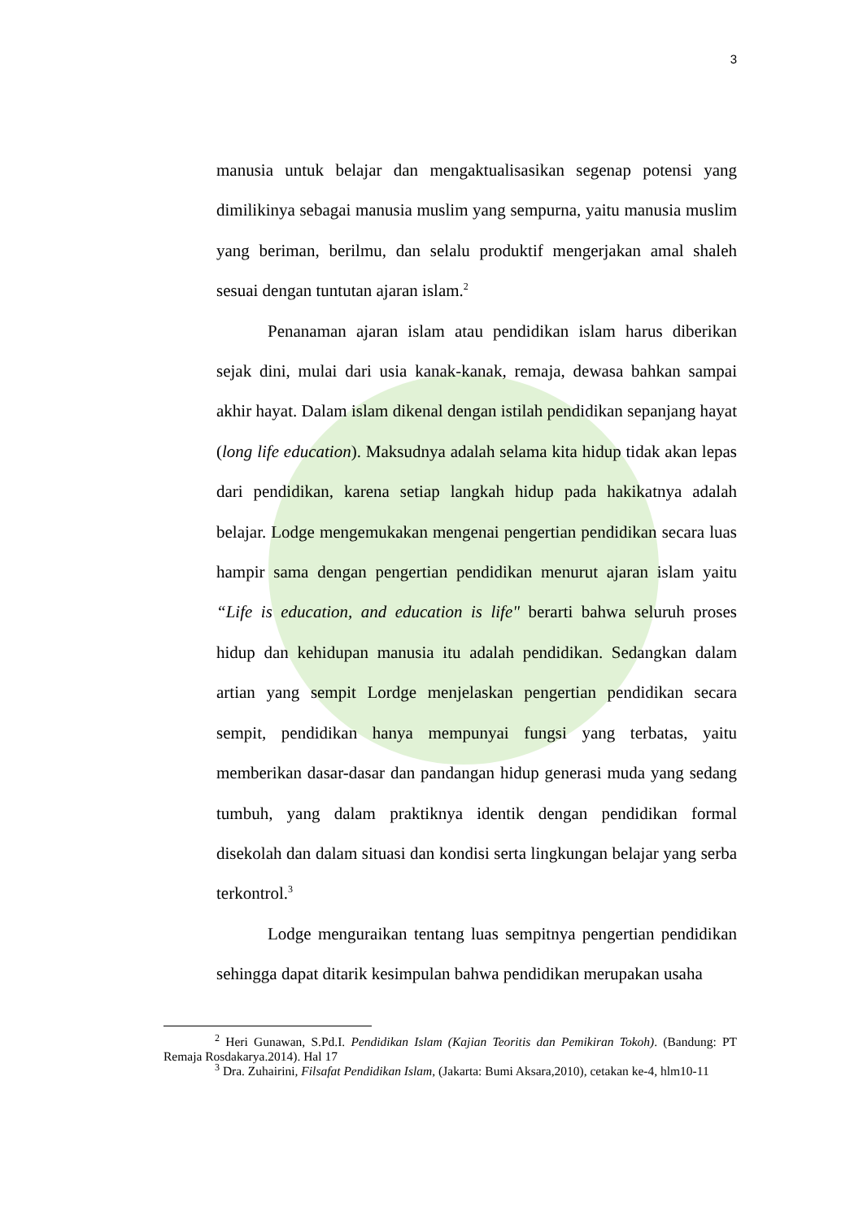3
manusia untuk belajar dan mengaktualisasikan segenap potensi yang dimilikinya sebagai manusia muslim yang sempurna, yaitu manusia muslim yang beriman, berilmu, dan selalu produktif mengerjakan amal shaleh sesuai dengan tuntutan ajaran islam.<sup>2</sup>
Penanaman ajaran islam atau pendidikan islam harus diberikan sejak dini, mulai dari usia kanak-kanak, remaja, dewasa bahkan sampai akhir hayat. Dalam islam dikenal dengan istilah pendidikan sepanjang hayat (long life education). Maksudnya adalah selama kita hidup tidak akan lepas dari pendidikan, karena setiap langkah hidup pada hakikatnya adalah belajar. Lodge mengemukakan mengenai pengertian pendidikan secara luas hampir sama dengan pengertian pendidikan menurut ajaran islam yaitu “Life is education, and education is life" berarti bahwa seluruh proses hidup dan kehidupan manusia itu adalah pendidikan. Sedangkan dalam artian yang sempit Lordge menjelaskan pengertian pendidikan secara sempit, pendidikan hanya mempunyai fungsi yang terbatas, yaitu memberikan dasar-dasar dan pandangan hidup generasi muda yang sedang tumbuh, yang dalam praktiknya identik dengan pendidikan formal disekolah dan dalam situasi dan kondisi serta lingkungan belajar yang serba terkontrol.<sup>3</sup>
Lodge menguraikan tentang luas sempitnya pengertian pendidikan sehingga dapat ditarik kesimpulan bahwa pendidikan merupakan usaha
<sup>2</sup> Heri Gunawan, S.Pd.I. Pendidikan Islam (Kajian Teoritis dan Pemikiran Tokoh). (Bandung: PT Remaja Rosdakarya.2014). Hal 17
<sup>3</sup> Dra. Zuhairini, Filsafat Pendidikan Islam, (Jakarta: Bumi Aksara,2010), cetakan ke-4, hlm10-11